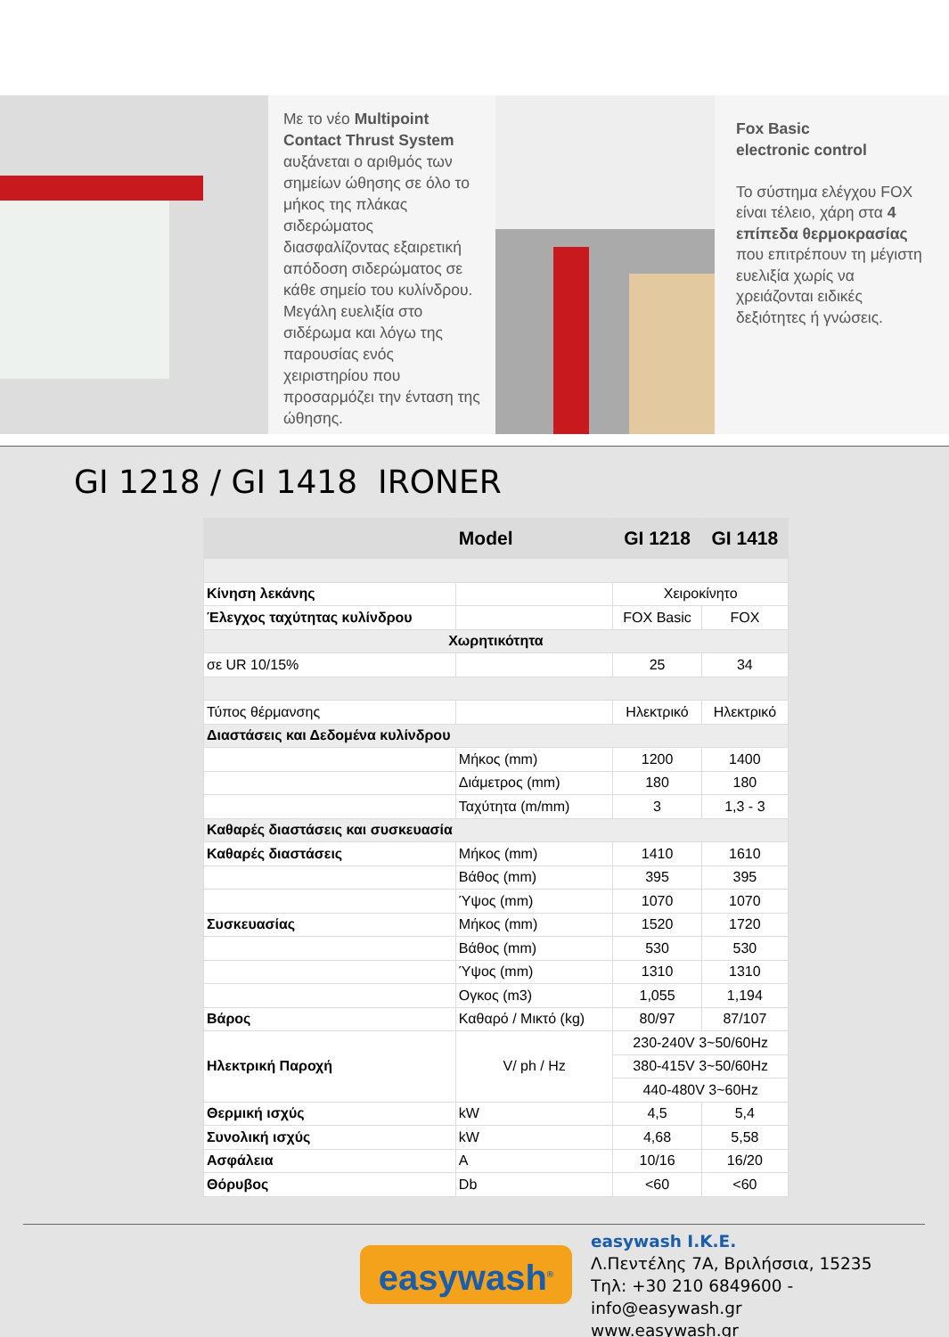Με το νέο Multipoint Contact Thrust System αυξάνεται ο αριθμός των σημείων ώθησης σε όλο το μήκος της πλάκας σιδερώματος διασφαλίζοντας εξαιρετική απόδοση σιδερώματος σε κάθε σημείο του κυλίνδρου. Μεγάλη ευελιξία στο σιδέρωμα και λόγω της παρουσίας ενός χειριστηρίου που προσαρμόζει την ένταση της ώθησης.
Fox Basic
electronic control
Το σύστημα ελέγχου FOX είναι τέλειο, χάρη στα 4 επίπεδα θερμοκρασίας που επιτρέπουν τη μέγιστη ευελιξία χωρίς να χρειάζονται ειδικές δεξιότητες ή γνώσεις.
GI 1218 / GI 1418 IRONER
| | Model | GI 1218 | GI 1418 |
| --- | --- | --- | --- |
| Κίνηση λεκάνης | | Χειροκίνητο | |
| Έλεγχος ταχύτητας κυλίνδρου | | FOX Basic | FOX |
| Χωρητικότητα | | | |
| σε UR 10/15% | | 25 | 34 |
| Τύπος θέρμανσης | | Ηλεκτρικό | Ηλεκτρικό |
| Διαστάσεις και Δεδομένα κυλίνδρου | | | |
| | Μήκος (mm) | 1200 | 1400 |
| | Διάμετρος (mm) | 180 | 180 |
| | Ταχύτητα (m/mm) | 3 | 1,3 - 3 |
| Καθαρές διαστάσεις και συσκευασία | | | |
| Καθαρές διαστάσεις | Μήκος (mm) | 1410 | 1610 |
| | Βάθος (mm) | 395 | 395 |
| | Ύψος (mm) | 1070 | 1070 |
| Συσκευασίας | Μήκος (mm) | 1520 | 1720 |
| | Βάθος (mm) | 530 | 530 |
| | Ύψος (mm) | 1310 | 1310 |
| | Ογκος (m3) | 1,055 | 1,194 |
| Βάρος | Καθαρό / Μικτό (kg) | 80/97 | 87/107 |
| Ηλεκτρική Παροχή | V/ ph / Hz | 230-240V 3~50/60Hz | |
| | | 380-415V 3~50/60Hz | |
| | | 440-480V 3~60Hz | |
| Θερμική ισχύς | kW | 4,5 | 5,4 |
| Συνολική ισχύς | kW | 4,68 | 5,58 |
| Ασφάλεια | A | 10/16 | 16/20 |
| Θόρυβος | Db | <60 | <60 |
easywash<sup>®</sup>
easywash I.K.E.
Λ.Πεντέλης 7Α, Βριλήσσια, 15235
Τηλ: +30 210 6849600 - info@easywash.gr
www.easywash.gr